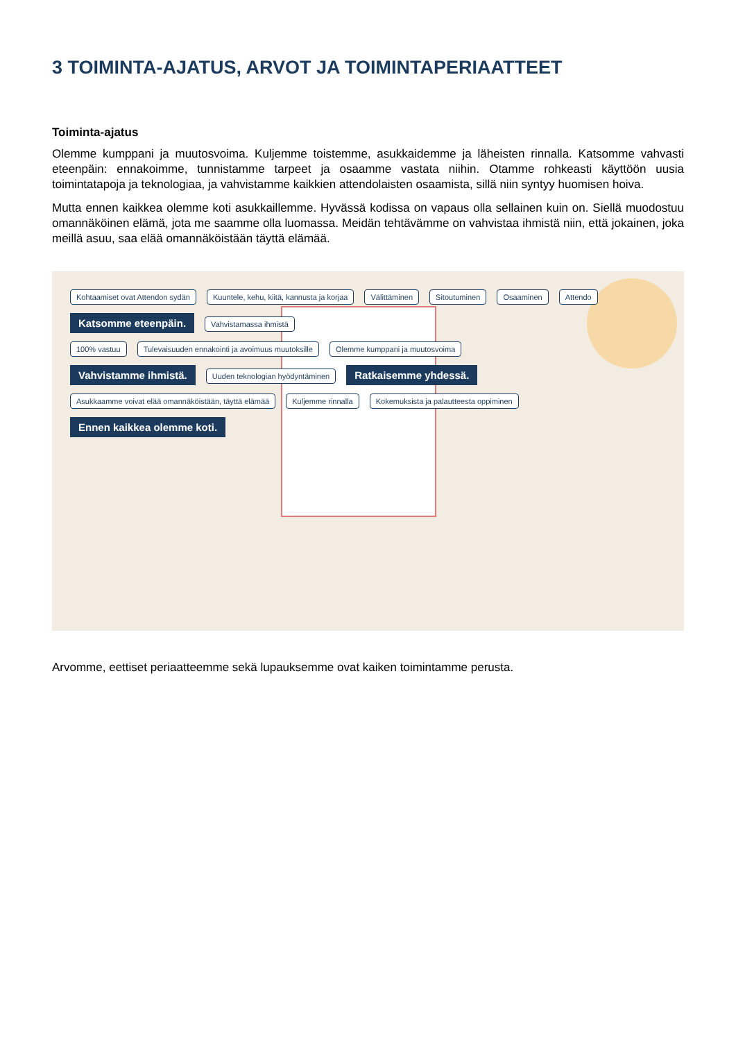3 TOIMINTA-AJATUS, ARVOT JA TOIMINTAPERIAATTEET
Toiminta-ajatus
Olemme kumppani ja muutosvoima. Kuljemme toistemme, asukkaidemme ja läheisten rinnalla. Katsomme vahvasti eteenpäin: ennakoimme, tunnistamme tarpeet ja osaamme vastata niihin. Otamme rohkeasti käyttöön uusia toimintatapoja ja teknologiaa, ja vahvistamme kaikkien attendolaisten osaamista, sillä niin syntyy huomisen hoiva.
Mutta ennen kaikkea olemme koti asukkaillemme. Hyvässä kodissa on vapaus olla sellainen kuin on. Siellä muodostuu omannäköinen elämä, jota me saamme olla luomassa. Meidän tehtävämme on vahvistaa ihmistä niin, että jokainen, joka meillä asuu, saa elää omannäköistään täyttä elämää.
Kohtaamiset ovat Attendon sydän Kuuntele, kehu, kiitä, kannusta ja korjaa Välittäminen Sitoutuminen Osaaminen Attendo Katsomme eteenpäin. Vahvistamassa ihmistä
100% vastuu Tulevaisuuden ennakointi ja avoimuus muutoksille Olemme kumppani ja muutosvoima
Vahvistamme ihmistä. Uuden teknologian hyödyntäminen Ratkaisemme yhdessä.
Asukkaamme voivat elää omannäköistään, täyttä elämää Kuljemme rinnalla Kokemuksista ja palautteesta oppiminen
Ennen kaikkea olemme koti.
Arvomme, eettiset periaatteemme sekä lupauksemme ovat kaiken toimintamme perusta.